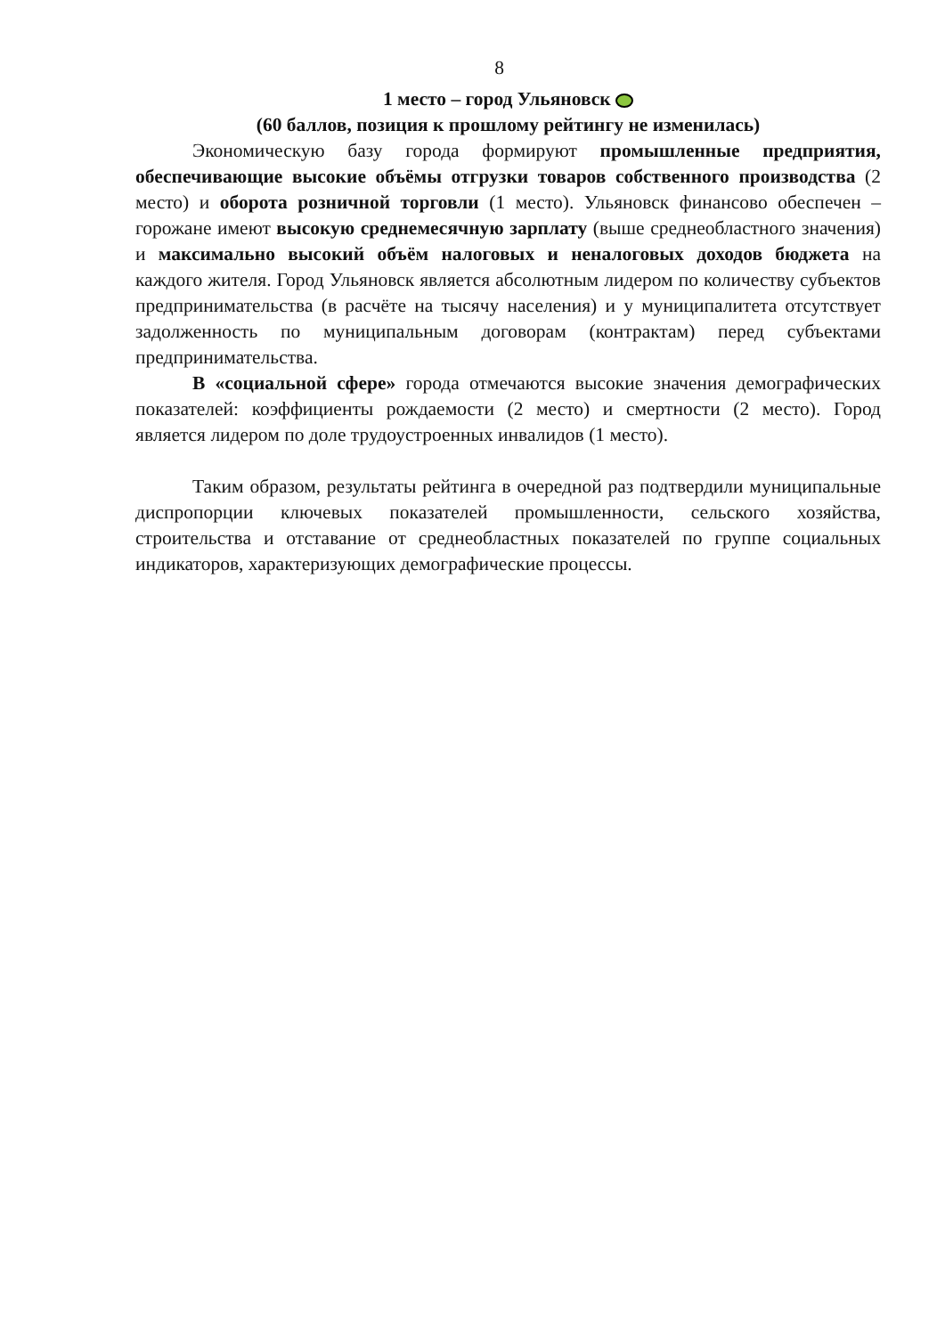8
1 место – город Ульяновск
(60 баллов, позиция к прошлому рейтингу не изменилась)
Экономическую базу города формируют промышленные предприятия, обеспечивающие высокие объёмы отгрузки товаров собственного производства (2 место) и оборота розничной торговли (1 место). Ульяновск финансово обеспечен – горожане имеют высокую среднемесячную зарплату (выше среднеобластного значения) и максимально высокий объём налоговых и неналоговых доходов бюджета на каждого жителя. Город Ульяновск является абсолютным лидером по количеству субъектов предпринимательства (в расчёте на тысячу населения) и у муниципалитета отсутствует задолженность по муниципальным договорам (контрактам) перед субъектами предпринимательства.
В «социальной сфере» города отмечаются высокие значения демографических показателей: коэффициенты рождаемости (2 место) и смертности (2 место). Город является лидером по доле трудоустроенных инвалидов (1 место).
Таким образом, результаты рейтинга в очередной раз подтвердили муниципальные диспропорции ключевых показателей промышленности, сельского хозяйства, строительства и отставание от среднеобластных показателей по группе социальных индикаторов, характеризующих демографические процессы.